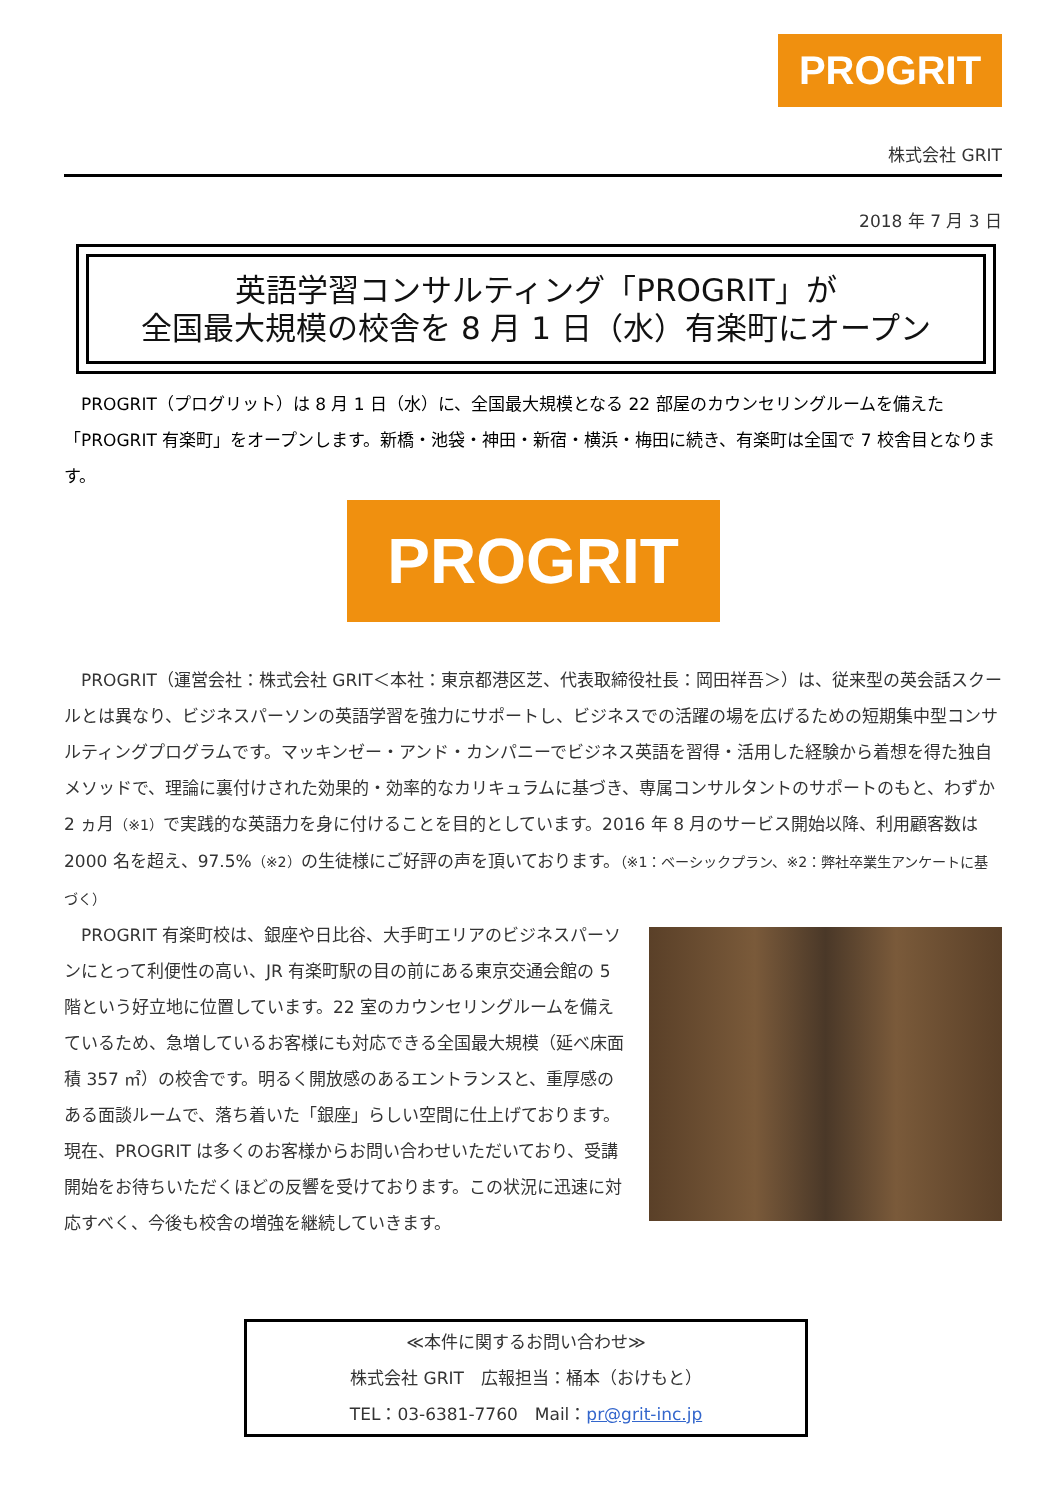PROGRIT
株式会社 GRIT
2018 年 7 月 3 日
英語学習コンサルティング「PROGRIT」が
全国最大規模の校舎を 8 月 1 日（水）有楽町にオープン
　PROGRIT（プログリット）は 8 月 1 日（水）に、全国最大規模となる 22 部屋のカウンセリングルームを備えた「PROGRIT 有楽町」をオープンします。新橋・池袋・神田・新宿・横浜・梅田に続き、有楽町は全国で 7 校舎目となります。
PROGRIT
　PROGRIT（運営会社：株式会社 GRIT＜本社：東京都港区芝、代表取締役社長：岡田祥吾＞）は、従来型の英会話スクールとは異なり、ビジネスパーソンの英語学習を強力にサポートし、ビジネスでの活躍の場を広げるための短期集中型コンサルティングプログラムです。マッキンゼー・アンド・カンパニーでビジネス英語を習得・活用した経験から着想を得た独自メソッドで、理論に裏付けされた効果的・効率的なカリキュラムに基づき、専属コンサルタントのサポートのもと、わずか 2 ヵ月（※1）で実践的な英語力を身に付けることを目的としています。2016 年 8 月のサービス開始以降、利用顧客数は 2000 名を超え、97.5%（※2）の生徒様にご好評の声を頂いております。（※1：ベーシックプラン、※2：弊社卒業生アンケートに基づく）
　PROGRIT 有楽町校は、銀座や日比谷、大手町エリアのビジネスパーソンにとって利便性の高い、JR 有楽町駅の目の前にある東京交通会館の 5 階という好立地に位置しています。22 室のカウンセリングルームを備えているため、急増しているお客様にも対応できる全国最大規模（延べ床面積 357 ㎡）の校舎です。明るく開放感のあるエントランスと、重厚感のある面談ルームで、落ち着いた「銀座」らしい空間に仕上げております。
現在、PROGRIT は多くのお客様からお問い合わせいただいており、受講開始をお待ちいただくほどの反響を受けております。この状況に迅速に対応すべく、今後も校舎の増強を継続していきます。
≪本件に関するお問い合わせ≫
株式会社 GRIT　広報担当：桶本（おけもと）
TEL：03-6381-7760　Mail：pr@grit-inc.jp